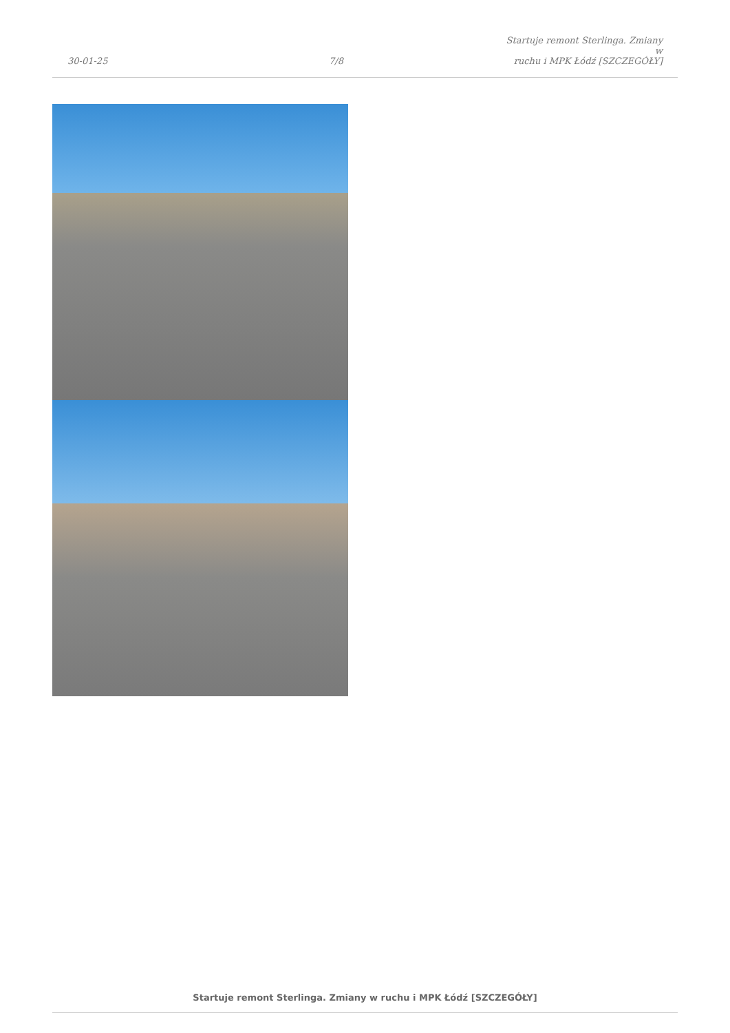30-01-25
7/8
Startuje remont Sterlinga. Zmiany w
ruchu i MPK Łódź [SZCZEGÓŁY]
Startuje remont Sterlinga. Zmiany w ruchu i MPK Łódź [SZCZEGÓŁY]